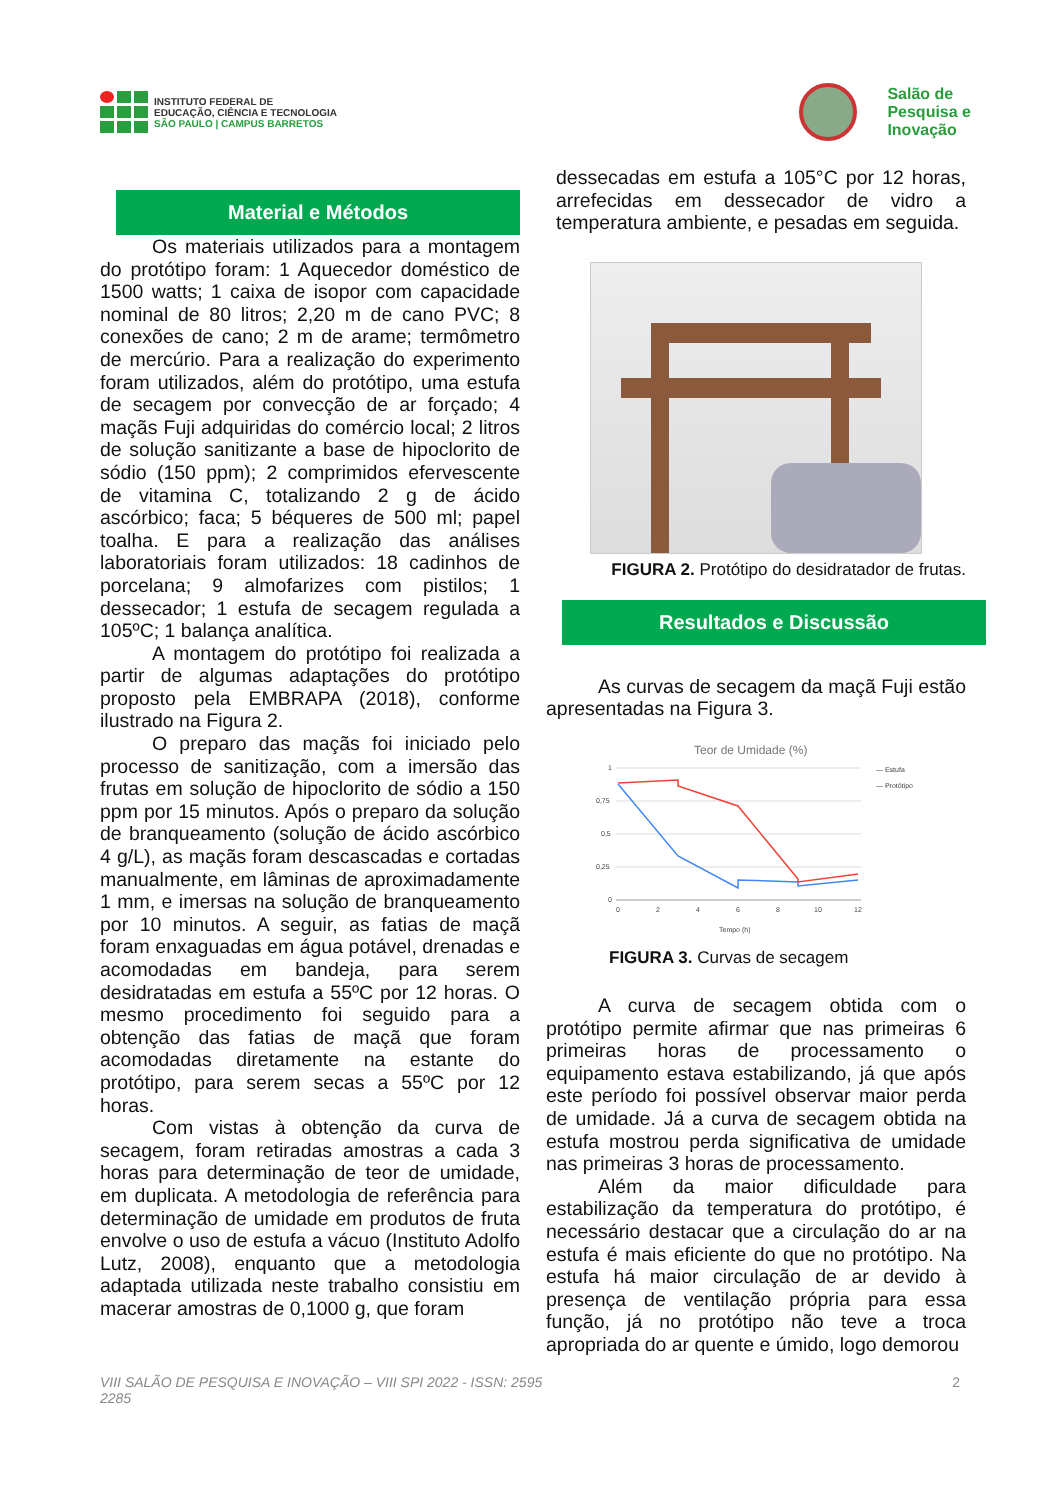INSTITUTO FEDERAL DE
EDUCAÇÃO, CIÊNCIA E TECNOLOGIA
SÃO PAULO | CAMPUS BARRETOS
Salão de
Pesquisa e
Inovação
Material e Métodos
Os materiais utilizados para a montagem do protótipo foram: 1 Aquecedor doméstico de 1500 watts; 1 caixa de isopor com capacidade nominal de 80 litros; 2,20 m de cano PVC; 8 conexões de cano; 2 m de arame; termômetro de mercúrio. Para a realização do experimento foram utilizados, além do protótipo, uma estufa de secagem por convecção de ar forçado; 4 maçãs Fuji adquiridas do comércio local; 2 litros de solução sanitizante a base de hipoclorito de sódio (150 ppm); 2 comprimidos efervescente de vitamina C, totalizando 2 g de ácido ascórbico; faca; 5 béqueres de 500 ml; papel toalha. E para a realização das análises laboratoriais foram utilizados: 18 cadinhos de porcelana; 9 almofarizes com pistilos; 1 dessecador; 1 estufa de secagem regulada a 105ºC; 1 balança analítica.
A montagem do protótipo foi realizada a partir de algumas adaptações do protótipo proposto pela EMBRAPA (2018), conforme ilustrado na Figura 2.
O preparo das maçãs foi iniciado pelo processo de sanitização, com a imersão das frutas em solução de hipoclorito de sódio a 150 ppm por 15 minutos. Após o preparo da solução de branqueamento (solução de ácido ascórbico 4 g/L), as maçãs foram descascadas e cortadas manualmente, em lâminas de aproximadamente 1 mm, e imersas na solução de branqueamento por 10 minutos. A seguir, as fatias de maçã foram enxaguadas em água potável, drenadas e acomodadas em bandeja, para serem desidratadas em estufa a 55ºC por 12 horas. O mesmo procedimento foi seguido para a obtenção das fatias de maçã que foram acomodadas diretamente na estante do protótipo, para serem secas a 55ºC por 12 horas.
Com vistas à obtenção da curva de secagem, foram retiradas amostras a cada 3 horas para determinação de teor de umidade, em duplicata. A metodologia de referência para determinação de umidade em produtos de fruta envolve o uso de estufa a vácuo (Instituto Adolfo Lutz, 2008), enquanto que a metodologia adaptada utilizada neste trabalho consistiu em macerar amostras de 0,1000 g, que foram
dessecadas em estufa a 105°C por 12 horas, arrefecidas em dessecador de vidro a temperatura ambiente, e pesadas em seguida.
FIGURA 2. Protótipo do desidratador de frutas.
Resultados e Discussão
As curvas de secagem da maçã Fuji estão apresentadas na Figura 3.
Teor de Umidade (%)
1
0,75
0,5
0,25
0
0
2
4
6
8
10
12
Tempo (h)
— Estufa
— Protótipo
FIGURA 3. Curvas de secagem
A curva de secagem obtida com o protótipo permite afirmar que nas primeiras 6 primeiras horas de processamento o equipamento estava estabilizando, já que após este período foi possível observar maior perda de umidade. Já a curva de secagem obtida na estufa mostrou perda significativa de umidade nas primeiras 3 horas de processamento.
Além da maior dificuldade para estabilização da temperatura do protótipo, é necessário destacar que a circulação do ar na estufa é mais eficiente do que no protótipo. Na estufa há maior circulação de ar devido à presença de ventilação própria para essa função, já no protótipo não teve a troca apropriada do ar quente e úmido, logo demorou
VIII SALÃO DE PESQUISA E INOVAÇÃO – VIII SPI 2022 - ISSN: 2595
2285
2